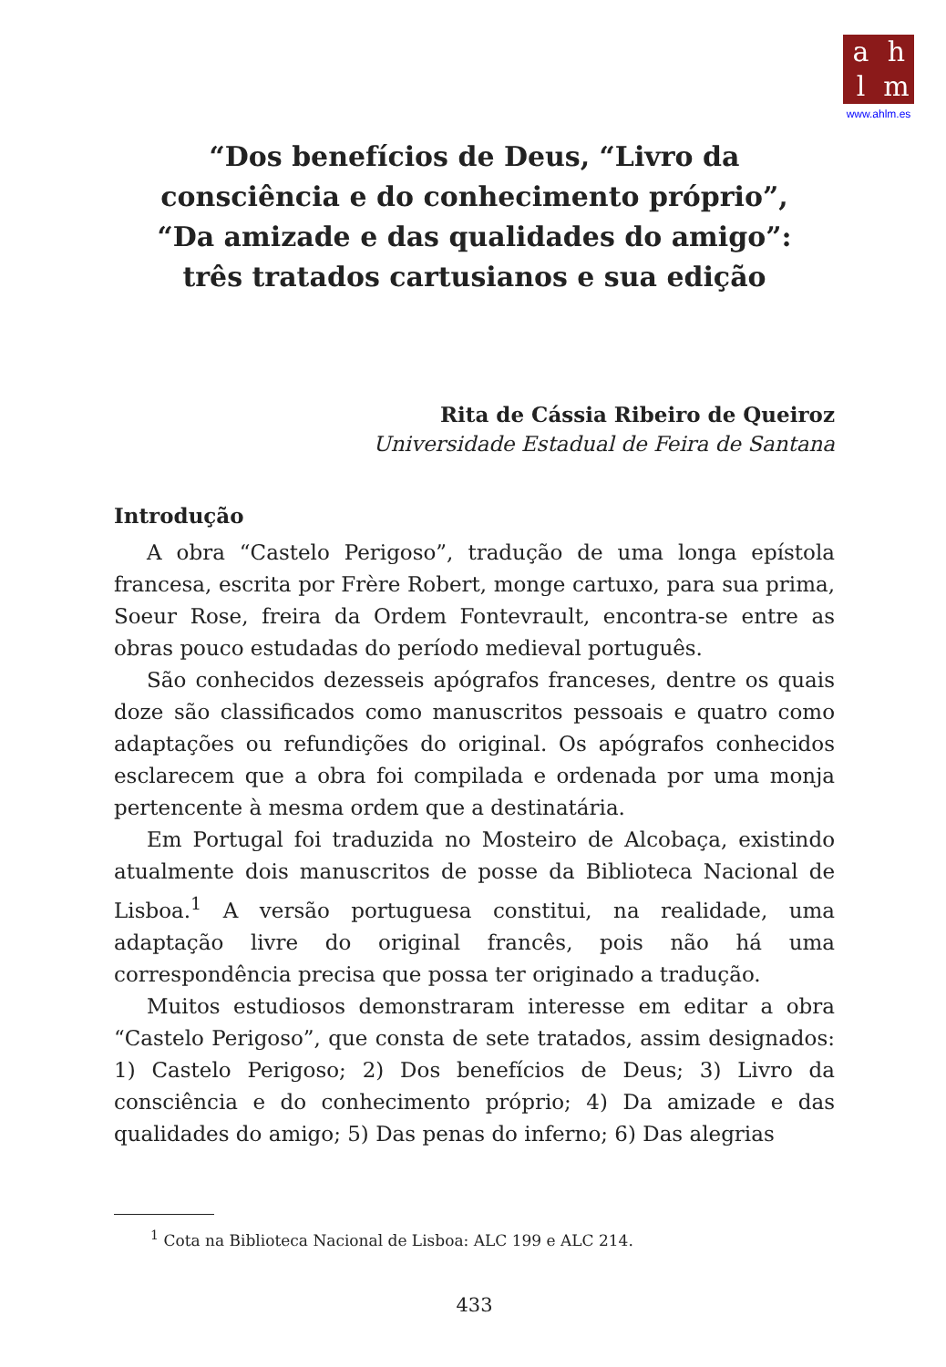ahlm
www.ahlm.es
“Dos benefícios de Deus, “Livro da
consciência e do conhecimento próprio”,
“Da amizade e das qualidades do amigo”:
três tratados cartusianos e sua edição
Rita de Cássia Ribeiro de Queiroz
Universidade Estadual de Feira de Santana
Introdução
A obra “Castelo Perigoso”, tradução de uma longa epístola francesa, escrita por Frère Robert, monge cartuxo, para sua prima, Soeur Rose, freira da Ordem Fontevrault, encontra-se entre as obras pouco estudadas do período medieval português.
São conhecidos dezesseis apógrafos franceses, dentre os quais doze são classificados como manuscritos pessoais e quatro como adaptações ou refundições do original. Os apógrafos conhecidos esclarecem que a obra foi compilada e ordenada por uma monja pertencente à mesma ordem que a destinatária.
Em Portugal foi traduzida no Mosteiro de Alcobaça, existindo atualmente dois manuscritos de posse da Biblioteca Nacional de Lisboa.<sup>1</sup> A versão portuguesa constitui, na realidade, uma adaptação livre do original francês, pois não há uma correspondência precisa que possa ter originado a tradução.
Muitos estudiosos demonstraram interesse em editar a obra “Castelo Perigoso”, que consta de sete tratados, assim designados: 1) Castelo Perigoso; 2) Dos benefícios de Deus; 3) Livro da consciência e do conhecimento próprio; 4) Da amizade e das qualidades do amigo; 5) Das penas do inferno; 6) Das alegrias
<sup>1</sup> Cota na Biblioteca Nacional de Lisboa: ALC 199 e ALC 214.
433